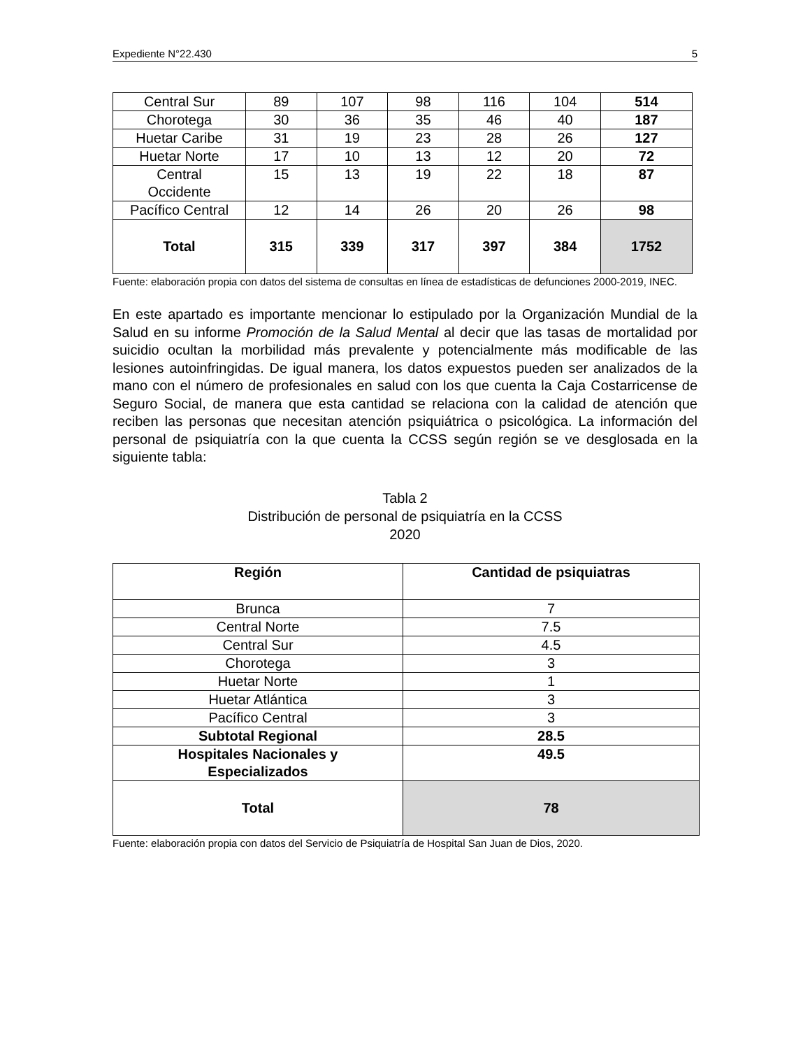Expediente N°22.430 5
| Central Sur | 89 | 107 | 98 | 116 | 104 | 514 |
| Chorotega | 30 | 36 | 35 | 46 | 40 | 187 |
| Huetar Caribe | 31 | 19 | 23 | 28 | 26 | 127 |
| Huetar Norte | 17 | 10 | 13 | 12 | 20 | 72 |
| Central Occidente | 15 | 13 | 19 | 22 | 18 | 87 |
| Pacífico Central | 12 | 14 | 26 | 20 | 26 | 98 |
| Total | 315 | 339 | 317 | 397 | 384 | 1752 |
Fuente: elaboración propia con datos del sistema de consultas en línea de estadísticas de defunciones 2000-2019, INEC.
En este apartado es importante mencionar lo estipulado por la Organización Mundial de la Salud en su informe Promoción de la Salud Mental al decir que las tasas de mortalidad por suicidio ocultan la morbilidad más prevalente y potencialmente más modificable de las lesiones autoinfringidas. De igual manera, los datos expuestos pueden ser analizados de la mano con el número de profesionales en salud con los que cuenta la Caja Costarricense de Seguro Social, de manera que esta cantidad se relaciona con la calidad de atención que reciben las personas que necesitan atención psiquiátrica o psicológica. La información del personal de psiquiatría con la que cuenta la CCSS según región se ve desglosada en la siguiente tabla:
Tabla 2
Distribución de personal de psiquiatría en la CCSS
2020
| Región | Cantidad de psiquiatras |
| --- | --- |
| Brunca | 7 |
| Central Norte | 7.5 |
| Central Sur | 4.5 |
| Chorotega | 3 |
| Huetar Norte | 1 |
| Huetar Atlántica | 3 |
| Pacífico Central | 3 |
| Subtotal Regional | 28.5 |
| Hospitales Nacionales y Especializados | 49.5 |
| Total | 78 |
Fuente: elaboración propia con datos del Servicio de Psiquiatría de Hospital San Juan de Dios, 2020.